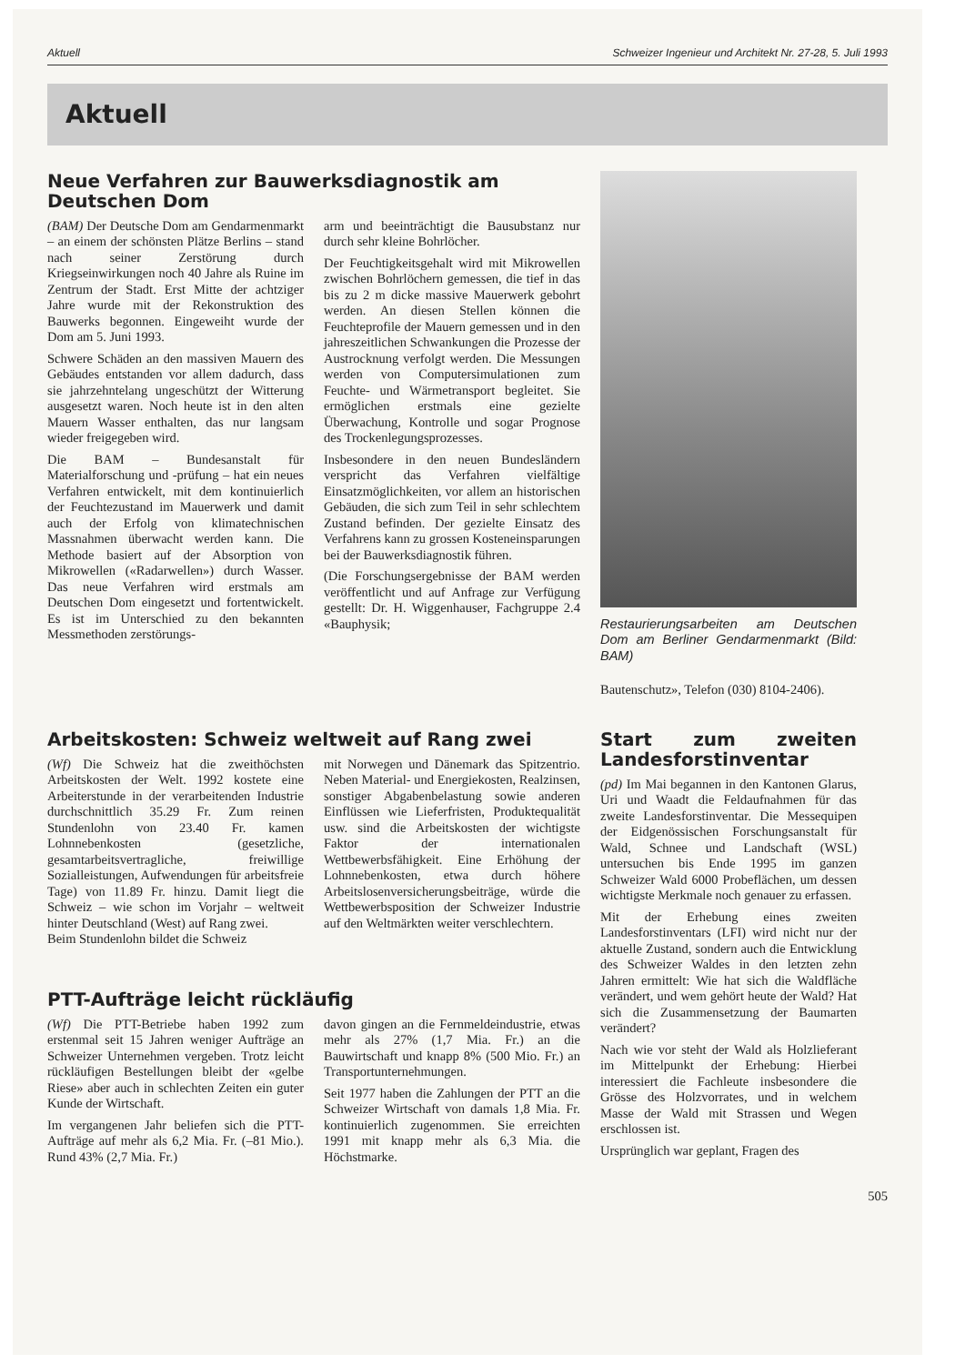Aktuell Schweizer Ingenieur und Architekt Nr. 27-28, 5. Juli 1993
Aktuell
Neue Verfahren zur Bauwerksdiagnostik am Deutschen Dom
(BAM) Der Deutsche Dom am Gendarmenmarkt – an einem der schönsten Plätze Berlins – stand nach seiner Zerstörung durch Kriegseinwirkungen noch 40 Jahre als Ruine im Zentrum der Stadt. Erst Mitte der achtziger Jahre wurde mit der Rekonstruktion des Bauwerks begonnen. Eingeweiht wurde der Dom am 5. Juni 1993.
Schwere Schäden an den massiven Mauern des Gebäudes entstanden vor allem dadurch, dass sie jahrzehntelang ungeschützt der Witterung ausgesetzt waren. Noch heute ist in den alten Mauern Wasser enthalten, das nur langsam wieder freigegeben wird.
Die BAM – Bundesanstalt für Materialforschung und -prüfung – hat ein neues Verfahren entwickelt, mit dem kontinuierlich der Feuchtezustand im Mauerwerk und damit auch der Erfolg von klimatechnischen Massnahmen überwacht werden kann. Die Methode basiert auf der Absorption von Mikrowellen («Radarwellen») durch Wasser. Das neue Verfahren wird erstmals am Deutschen Dom eingesetzt und fortentwickelt. Es ist im Unterschied zu den bekannten Messmethoden zerstörungs-
arm und beeinträchtigt die Bausubstanz nur durch sehr kleine Bohrlöcher.
Der Feuchtigkeitsgehalt wird mit Mikrowellen zwischen Bohrlöchern gemessen, die tief in das bis zu 2 m dicke massive Mauerwerk gebohrt werden. An diesen Stellen können die Feuchteprofile der Mauern gemessen und in den jahreszeitlichen Schwankungen die Prozesse der Austrocknung verfolgt werden. Die Messungen werden von Computersimulationen zum Feuchte- und Wärmetransport begleitet. Sie ermöglichen erstmals eine gezielte Überwachung, Kontrolle und sogar Prognose des Trockenlegungsprozesses.
Insbesondere in den neuen Bundesländern verspricht das Verfahren vielfältige Einsatzmöglichkeiten, vor allem an historischen Gebäuden, die sich zum Teil in sehr schlechtem Zustand befinden. Der gezielte Einsatz des Verfahrens kann zu grossen Kosteneinsparungen bei der Bauwerksdiagnostik führen.
(Die Forschungsergebnisse der BAM werden veröffentlicht und auf Anfrage zur Verfügung gestellt: Dr. H. Wiggenhauser, Fachgruppe 2.4 «Bauphysik;
Restaurierungsarbeiten am Deutschen Dom am Berliner Gendarmenmarkt (Bild: BAM)
Bautenschutz», Telefon (030) 8104-2406).
Arbeitskosten: Schweiz weltweit auf Rang zwei
(Wf) Die Schweiz hat die zweithöchsten Arbeitskosten der Welt. 1992 kostete eine Arbeiterstunde in der verarbeitenden Industrie durchschnittlich 35.29 Fr. Zum reinen Stundenlohn von 23.40 Fr. kamen Lohnnebenkosten (gesetzliche, gesamtarbeitsvertragliche, freiwillige Sozialleistungen, Aufwendungen für arbeitsfreie Tage) von 11.89 Fr. hinzu. Damit liegt die Schweiz – wie schon im Vorjahr – weltweit hinter Deutschland (West) auf Rang zwei.
Beim Stundenlohn bildet die Schweiz
mit Norwegen und Dänemark das Spitzentrio. Neben Material- und Energiekosten, Realzinsen, sonstiger Abgabenbelastung sowie anderen Einflüssen wie Lieferfristen, Produktequalität usw. sind die Arbeitskosten der wichtigste Faktor der internationalen Wettbewerbsfähigkeit. Eine Erhöhung der Lohnnebenkosten, etwa durch höhere Arbeitslosenversicherungsbeiträge, würde die Wettbewerbsposition der Schweizer Industrie auf den Weltmärkten weiter verschlechtern.
PTT-Aufträge leicht rückläufig
(Wf) Die PTT-Betriebe haben 1992 zum erstenmal seit 15 Jahren weniger Aufträge an Schweizer Unternehmen vergeben. Trotz leicht rückläufigen Bestellungen bleibt der «gelbe Riese» aber auch in schlechten Zeiten ein guter Kunde der Wirtschaft.
Im vergangenen Jahr beliefen sich die PTT-Aufträge auf mehr als 6,2 Mia. Fr. (–81 Mio.). Rund 43% (2,7 Mia. Fr.)
davon gingen an die Fernmeldeindustrie, etwas mehr als 27% (1,7 Mia. Fr.) an die Bauwirtschaft und knapp 8% (500 Mio. Fr.) an Transportunternehmungen.
Seit 1977 haben die Zahlungen der PTT an die Schweizer Wirtschaft von damals 1,8 Mia. Fr. kontinuierlich zugenommen. Sie erreichten 1991 mit knapp mehr als 6,3 Mia. die Höchstmarke.
Start zum zweiten Landesforstinventar
(pd) Im Mai begannen in den Kantonen Glarus, Uri und Waadt die Feldaufnahmen für das zweite Landesforstinventar. Die Messequipen der Eidgenössischen Forschungsanstalt für Wald, Schnee und Landschaft (WSL) untersuchen bis Ende 1995 im ganzen Schweizer Wald 6000 Probeflächen, um dessen wichtigste Merkmale noch genauer zu erfassen.
Mit der Erhebung eines zweiten Landesforstinventars (LFI) wird nicht nur der aktuelle Zustand, sondern auch die Entwicklung des Schweizer Waldes in den letzten zehn Jahren ermittelt: Wie hat sich die Waldfläche verändert, und wem gehört heute der Wald? Hat sich die Zusammensetzung der Baumarten verändert?
Nach wie vor steht der Wald als Holzlieferant im Mittelpunkt der Erhebung: Hierbei interessiert die Fachleute insbesondere die Grösse des Holzvorrates, und in welchem Masse der Wald mit Strassen und Wegen erschlossen ist.
Ursprünglich war geplant, Fragen des
505